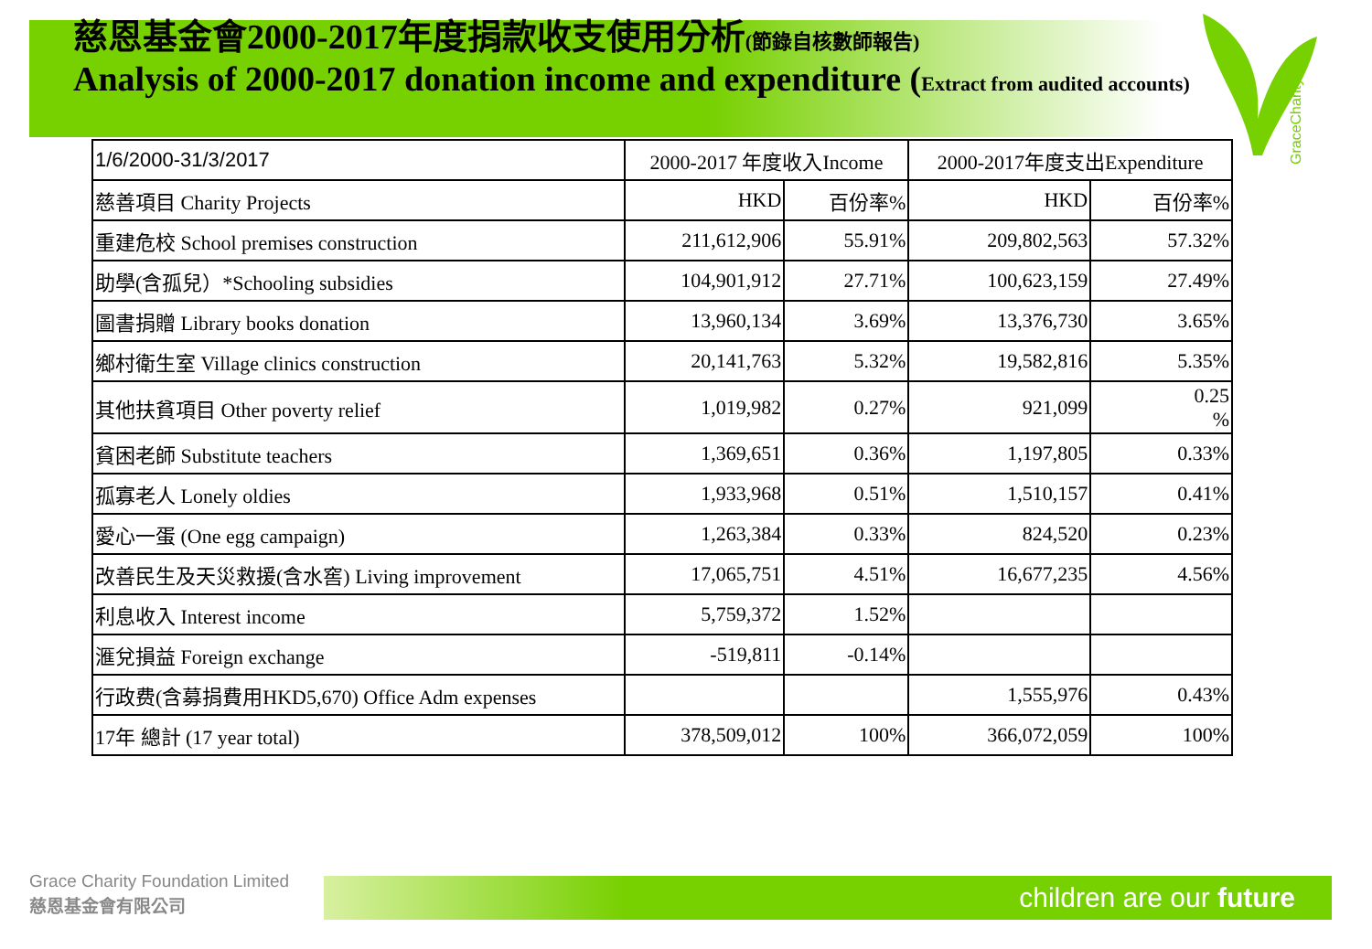慈恩基金會2000-2017年度捐款收支使用分析(節錄自核數師報告)
Analysis of 2000-2017 donation income and expenditure (Extract from audited accounts)
GraceCharity
| 1/6/2000-31/3/2017 | 2000-2017 年度收入Income | | 2000-2017年度支出Expenditure | |
| --- | --- | --- | --- | --- |
| 慈善項目 Charity Projects | HKD | 百份率% | HKD | 百份率% |
| 重建危校 School premises construction | 211,612,906 | 55.91% | 209,802,563 | 57.32% |
| 助學(含孤兒）*Schooling subsidies | 104,901,912 | 27.71% | 100,623,159 | 27.49% |
| 圖書捐贈 Library books donation | 13,960,134 | 3.69% | 13,376,730 | 3.65% |
| 鄉村衛生室 Village clinics construction | 20,141,763 | 5.32% | 19,582,816 | 5.35% |
| 其他扶貧項目 Other poverty relief | 1,019,982 | 0.27% | 921,099 | 0.25 % |
| 貧困老師 Substitute teachers | 1,369,651 | 0.36% | 1,197,805 | 0.33% |
| 孤寡老人 Lonely oldies | 1,933,968 | 0.51% | 1,510,157 | 0.41% |
| 愛心一蛋 (One egg campaign) | 1,263,384 | 0.33% | 824,520 | 0.23% |
| 改善民生及天災救援(含水窖) Living improvement | 17,065,751 | 4.51% | 16,677,235 | 4.56% |
| 利息收入 Interest income | 5,759,372 | 1.52% | | |
| 滙兌損益 Foreign exchange | -519,811 | -0.14% | | |
| 行政费(含募捐費用HKD5,670) Office Adm expenses | | | 1,555,976 | 0.43% |
| 17年 總計 (17 year total) | 378,509,012 | 100% | 366,072,059 | 100% |
Grace Charity Foundation Limited
慈恩基金會有限公司
children are our future